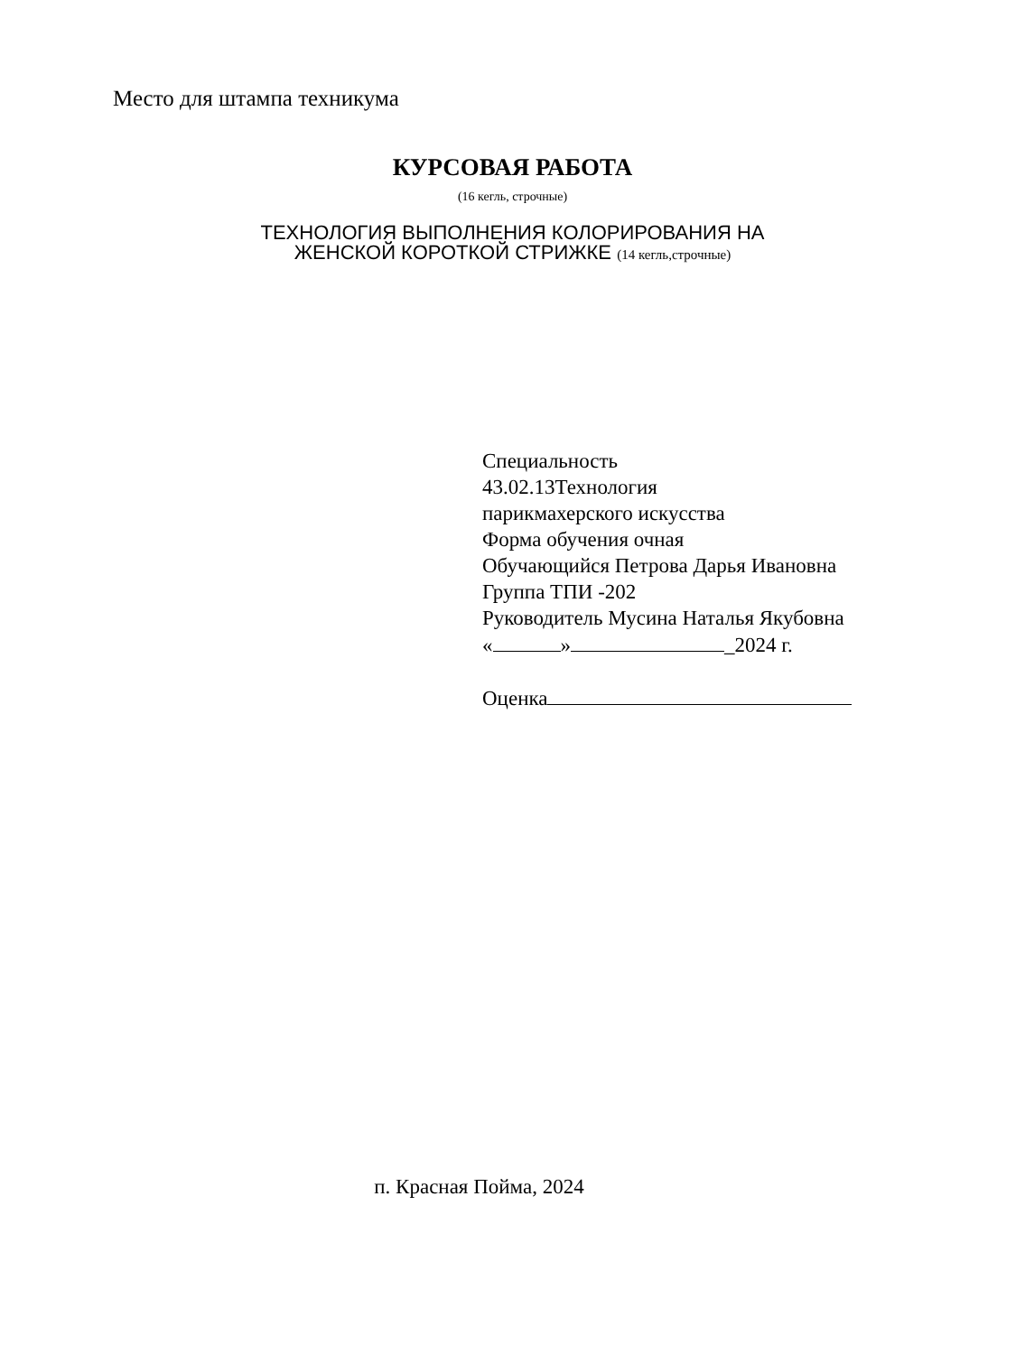Место для штампа техникума
КУРСОВАЯ РАБОТА
(16 кегль, строчные)
ТЕХНОЛОГИЯ ВЫПОЛНЕНИЯ КОЛОРИРОВАНИЯ НА
ЖЕНСКОЙ КОРОТКОЙ СТРИЖКЕ (14 кегль,строчные)
Специальность
43.02.13Технология
парикмахерского искусства
Форма обучения очная
Обучающийся Петрова Дарья Ивановна
Группа ТПИ -202
Руководитель Мусина Наталья Якубовна
« » _2024 г.
Оценка
п. Красная Пойма, 2024